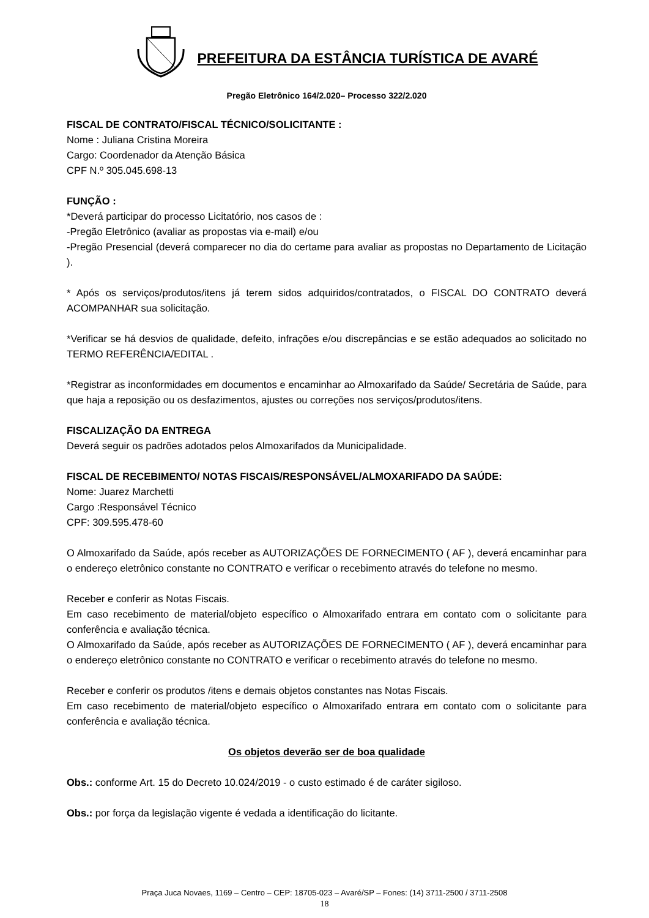PREFEITURA DA ESTÂNCIA TURÍSTICA DE AVARÉ
Pregão Eletrônico 164/2.020– Processo 322/2.020
FISCAL DE CONTRATO/FISCAL TÉCNICO/SOLICITANTE :
Nome : Juliana Cristina Moreira
Cargo: Coordenador da Atenção Básica
CPF N.º 305.045.698-13
FUNÇÃO :
*Deverá participar do processo Licitatório, nos casos de :
-Pregão Eletrônico (avaliar as propostas via e-mail) e/ou
-Pregão Presencial (deverá comparecer no dia do certame para avaliar as propostas no Departamento de Licitação ).
* Após os serviços/produtos/itens já terem sidos adquiridos/contratados, o FISCAL DO CONTRATO deverá ACOMPANHAR sua solicitação.
*Verificar se há desvios de qualidade, defeito, infrações e/ou discrepâncias e se estão adequados ao solicitado no TERMO REFERÊNCIA/EDITAL .
*Registrar as inconformidades em documentos e encaminhar ao Almoxarifado da Saúde/ Secretária de Saúde, para que haja a reposição ou os desfazimentos, ajustes ou correções nos serviços/produtos/itens.
FISCALIZAÇÃO DA ENTREGA
Deverá seguir os padrões adotados pelos Almoxarifados da Municipalidade.
FISCAL DE RECEBIMENTO/ NOTAS FISCAIS/RESPONSÁVEL/ALMOXARIFADO DA SAÚDE:
Nome: Juarez Marchetti
Cargo :Responsável Técnico
CPF: 309.595.478-60
O Almoxarifado da Saúde, após receber as AUTORIZAÇÕES DE FORNECIMENTO ( AF ), deverá encaminhar para o endereço eletrônico constante no CONTRATO e verificar o recebimento através do telefone no mesmo.
Receber e conferir as Notas Fiscais.
Em caso recebimento de material/objeto específico o Almoxarifado entrara em contato com o solicitante para conferência e avaliação técnica.
O Almoxarifado da Saúde, após receber as AUTORIZAÇÕES DE FORNECIMENTO ( AF ), deverá encaminhar para o endereço eletrônico constante no CONTRATO e verificar o recebimento através do telefone no mesmo.
Receber e conferir os produtos /itens e demais objetos constantes nas Notas Fiscais.
Em caso recebimento de material/objeto específico o Almoxarifado entrara em contato com o solicitante para conferência e avaliação técnica.
Os objetos deverão ser de boa qualidade
Obs.: conforme Art. 15 do Decreto 10.024/2019 - o custo estimado é de caráter sigiloso.
Obs.: por força da legislação vigente é vedada a identificação do licitante.
Praça Juca Novaes, 1169 – Centro – CEP: 18705-023 – Avaré/SP – Fones: (14) 3711-2500 / 3711-2508
18